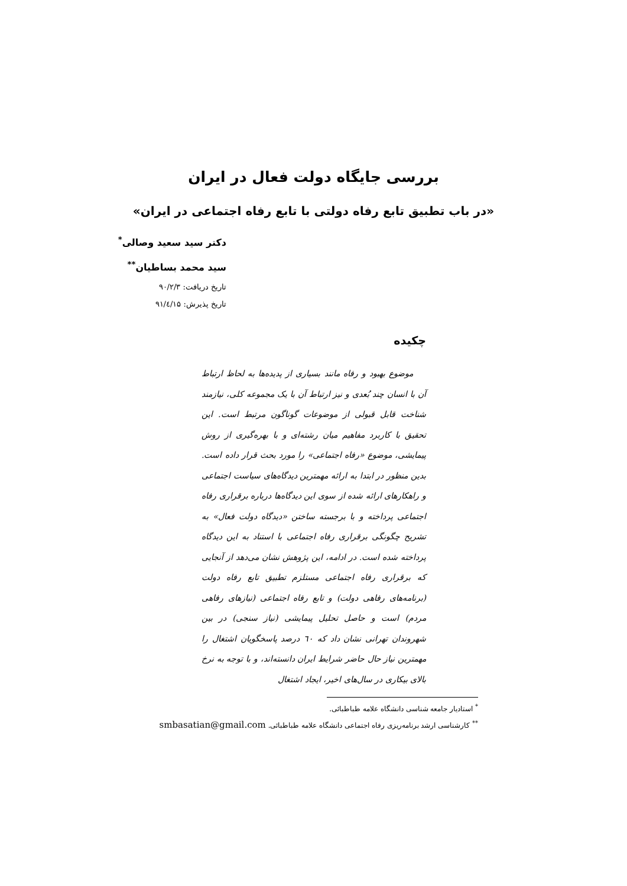بررسی جایگاه دولت فعال در ایران
«در باب تطبیق تابع رفاه دولتی با تابع رفاه اجتماعی در ایران»
دکتر سید سعید وصالی<sup>*</sup>
سید محمد بساطیان<sup>**</sup>
تاریخ دریافت: ۹۰/۲/۳
تاریخ پذیرش: ۹۱/٤/۱۵
چکیده
موضوع بهبود و رفاه مانند بسیاری از پدیده‌ها به لحاظ ارتباط آن با انسان چند بُعدی و نیز ارتباط آن با یک مجموعه کلی، نیازمند شناخت قابل قبولی از موضوعات گوناگون مرتبط است. این تحقیق با کاربرد مفاهیم میان رشته‌ای و با بهره‌گیری از روش پیمایشی، موضوع «رفاه اجتماعی» را مورد بحث قرار داده است. بدین منظور در ابتدا به ارائه مهمترین دیدگاه‌های سیاست اجتماعی و راهکارهای ارائه شده از سوی این دیدگاه‌ها درباره برقراری رفاه اجتماعی پرداخته و با برجسته ساختن «دیدگاه دولت فعال» به تشریح چگونگی برقراری رفاه اجتماعی با استناد به این دیدگاه پرداخته شده است. در ادامه، این پژوهش نشان می‌دهد از آنجایی که برقراری رفاه اجتماعی مستلزم تطبیق تابع رفاه دولت (برنامه‌های رفاهی دولت) و تابع رفاه اجتماعی (نیازهای رفاهی مردم) است و حاصل تحلیل پیمایشی (نیاز سنجی) در بین شهروندان تهرانی نشان داد که ٦٠ درصد پاسخگویان اشتغال را مهمترین نیاز حال حاضر شرایط ایران دانسته‌اند، و با توجه به نرخ بالای بیکاری در سال‌های اخیر، ایجاد اشتغال
<sup>*</sup> استادیار جامعه شناسی دانشگاه علامه طباطبائی.
<sup>**</sup> کارشناسی ارشد برنامه‌ریزی رفاه اجتماعی دانشگاه علامه طباطبائی. smbasatian@gmail.com